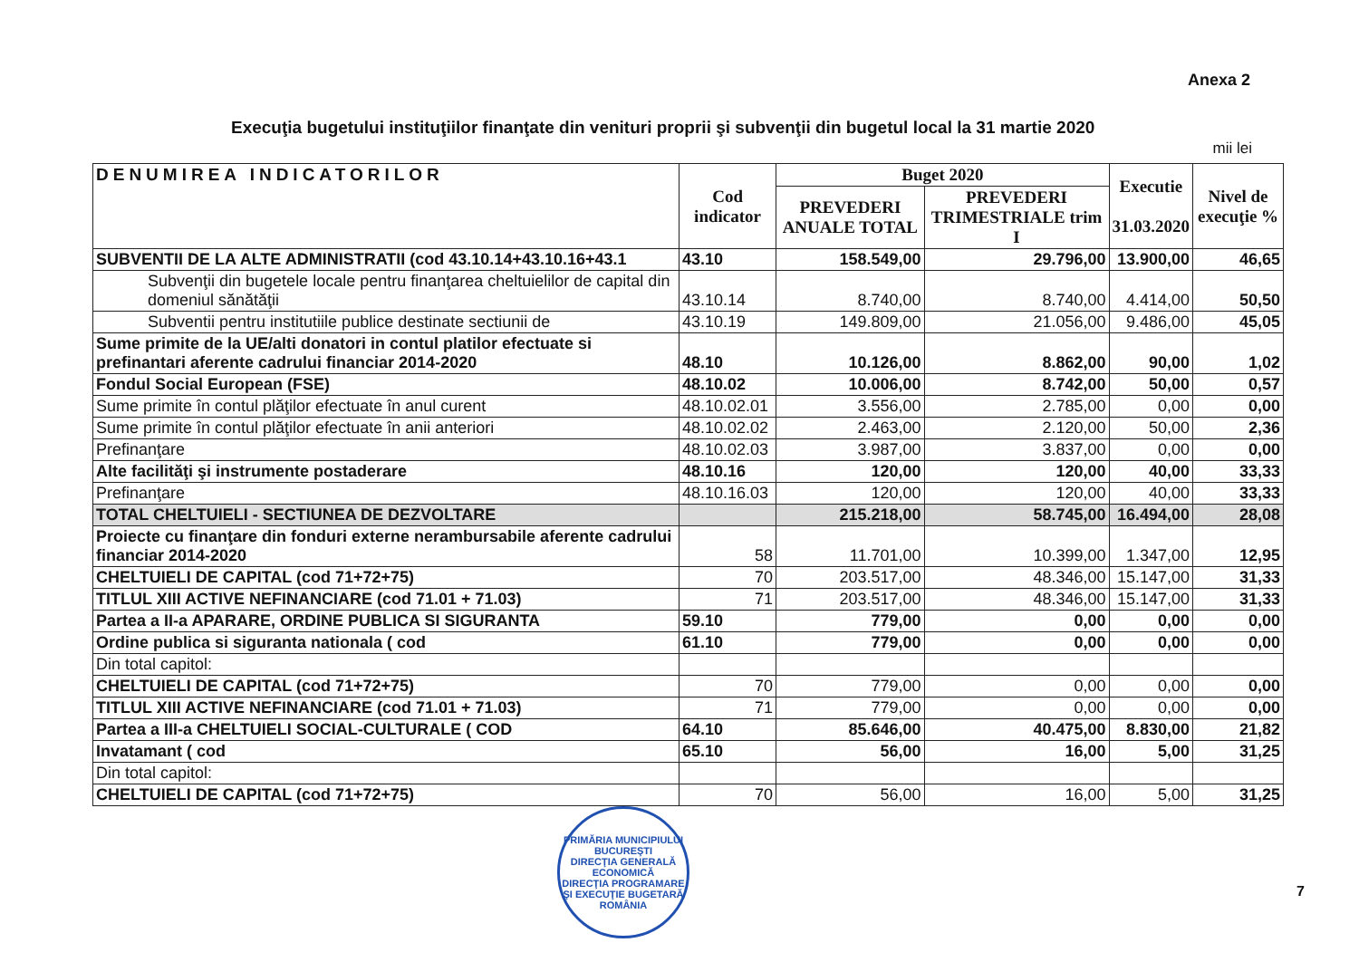Anexa 2
Execuţia bugetului instituţiilor finanţate din venituri proprii şi subvenţii din bugetul local la 31 martie 2020
mii lei
| DENUMIREA INDICATORILOR | Cod indicator | Buget 2020 | | Executie 31.03.2020 | Nivel de execuţie % |
| --- | --- | --- | --- | --- | --- |
| | | PREVEDERI ANUALE TOTAL | PREVEDERI TRIMESTRIALE trim I | | |
| SUBVENTII DE LA ALTE ADMINISTRATII (cod 43.10.14+43.10.16+43.1 | 43.10 | 158.549,00 | 29.796,00 | 13.900,00 | 46,65 |
| Subvenţii din bugetele locale pentru finanţarea cheltuielilor de capital din domeniul sănătăţii | 43.10.14 | 8.740,00 | 8.740,00 | 4.414,00 | 50,50 |
| Subventii pentru institutiile publice destinate sectiunii de | 43.10.19 | 149.809,00 | 21.056,00 | 9.486,00 | 45,05 |
| Sume primite de la UE/alti donatori in contul platilor efectuate si prefinantari aferente cadrului financiar 2014-2020 | 48.10 | 10.126,00 | 8.862,00 | 90,00 | 1,02 |
| Fondul Social European (FSE) | 48.10.02 | 10.006,00 | 8.742,00 | 50,00 | 0,57 |
| Sume primite în contul plăţilor efectuate în anul curent | 48.10.02.01 | 3.556,00 | 2.785,00 | 0,00 | 0,00 |
| Sume primite în contul plăţilor efectuate în anii anteriori | 48.10.02.02 | 2.463,00 | 2.120,00 | 50,00 | 2,36 |
| Prefinanţare | 48.10.02.03 | 3.987,00 | 3.837,00 | 0,00 | 0,00 |
| Alte facilităţi şi instrumente postaderare | 48.10.16 | 120,00 | 120,00 | 40,00 | 33,33 |
| Prefinanţare | 48.10.16.03 | 120,00 | 120,00 | 40,00 | 33,33 |
| TOTAL CHELTUIELI - SECTIUNEA DE DEZVOLTARE | | 215.218,00 | 58.745,00 | 16.494,00 | 28,08 |
| Proiecte cu finanţare din fonduri externe nerambursabile aferente cadrului financiar 2014-2020 | 58 | 11.701,00 | 10.399,00 | 1.347,00 | 12,95 |
| CHELTUIELI DE CAPITAL (cod 71+72+75) | 70 | 203.517,00 | 48.346,00 | 15.147,00 | 31,33 |
| TITLUL XIII ACTIVE NEFINANCIARE (cod 71.01 + 71.03) | 71 | 203.517,00 | 48.346,00 | 15.147,00 | 31,33 |
| Partea a II-a APARARE, ORDINE PUBLICA SI SIGURANTA | 59.10 | 779,00 | 0,00 | 0,00 | 0,00 |
| Ordine publica si siguranta nationala ( cod | 61.10 | 779,00 | 0,00 | 0,00 | 0,00 |
| Din total capitol: | | | | | |
| CHELTUIELI DE CAPITAL (cod 71+72+75) | 70 | 779,00 | 0,00 | 0,00 | 0,00 |
| TITLUL XIII ACTIVE NEFINANCIARE (cod 71.01 + 71.03) | 71 | 779,00 | 0,00 | 0,00 | 0,00 |
| Partea a III-a CHELTUIELI SOCIAL-CULTURALE ( COD | 64.10 | 85.646,00 | 40.475,00 | 8.830,00 | 21,82 |
| Invatamant ( cod | 65.10 | 56,00 | 16,00 | 5,00 | 31,25 |
| Din total capitol: | | | | | |
| CHELTUIELI DE CAPITAL (cod 71+72+75) | 70 | 56,00 | 16,00 | 5,00 | 31,25 |
PRIMĂRIA MUNICIPIULUI BUCUREŞTI
DIRECŢIA GENERALĂ ECONOMICĂ
DIRECŢIA PROGRAMARE ŞI EXECUŢIE BUGETARĂ
ROMÂNIA
7